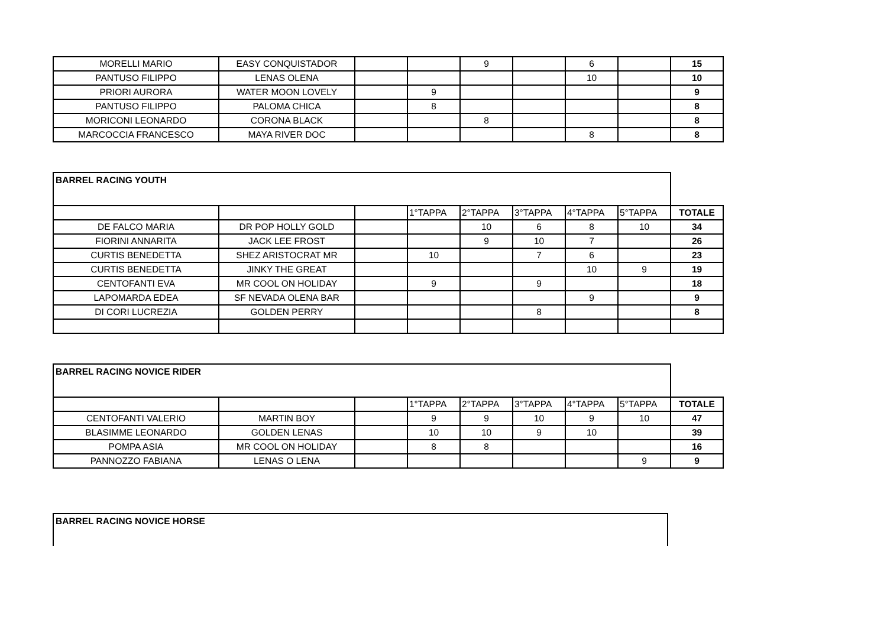| MORELLI MARIO | EASY CONQUISTADOR | | | 9 | | 6 | | 15 |
| PANTUSO FILIPPO | LENAS OLENA | | | | | 10 | | 10 |
| PRIORI AURORA | WATER MOON LOVELY | | 9 | | | | | 9 |
| PANTUSO FILIPPO | PALOMA CHICA | | 8 | | | | | 8 |
| MORICONI LEONARDO | CORONA BLACK | | | 8 | | | | 8 |
| MARCOCCIA FRANCESCO | MAYA RIVER DOC | | | | | 8 | | 8 |
| BARREL RACING YOUTH | | | | | | | | |
| | | | 1°TAPPA | 2°TAPPA | 3°TAPPA | 4°TAPPA | 5°TAPPA | TOTALE |
| DE FALCO MARIA | DR POP HOLLY GOLD | | | 10 | 6 | 8 | 10 | 34 |
| FIORINI ANNARITA | JACK LEE FROST | | | 9 | 10 | 7 | | 26 |
| CURTIS BENEDETTA | SHEZ ARISTOCRAT MR | | 10 | | 7 | 6 | | 23 |
| CURTIS BENEDETTA | JINKY THE GREAT | | | | | 10 | 9 | 19 |
| CENTOFANTI EVA | MR COOL ON HOLIDAY | | 9 | | 9 | | | 18 |
| LAPOMARDA EDEA | SF NEVADA OLENA BAR | | | | | 9 | | 9 |
| DI CORI LUCREZIA | GOLDEN PERRY | | | | 8 | | | 8 |
| BARREL RACING NOVICE RIDER | | | | | | | | |
| | | | 1°TAPPA | 2°TAPPA | 3°TAPPA | 4°TAPPA | 5°TAPPA | TOTALE |
| CENTOFANTI VALERIO | MARTIN BOY | | 9 | 9 | 10 | 9 | 10 | 47 |
| BLASIMME LEONARDO | GOLDEN LENAS | | 10 | 10 | 9 | 10 | | 39 |
| POMPA ASIA | MR COOL ON HOLIDAY | | 8 | 8 | | | | 16 |
| PANNOZZO FABIANA | LENAS O LENA | | | | | | 9 | 9 |
| BARREL RACING NOVICE HORSE |